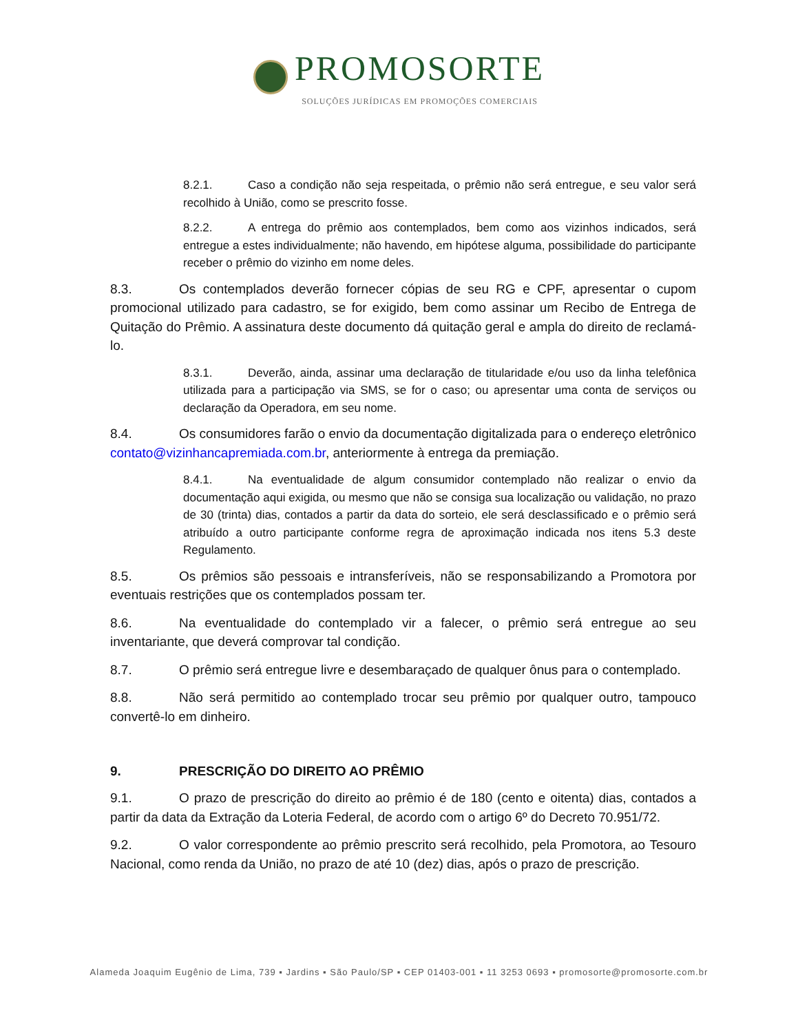PROMOSORTE
SOLUÇÕES JURÍDICAS EM PROMOÇÕES COMERCIAIS
8.2.1. Caso a condição não seja respeitada, o prêmio não será entregue, e seu valor será recolhido à União, como se prescrito fosse.
8.2.2. A entrega do prêmio aos contemplados, bem como aos vizinhos indicados, será entregue a estes individualmente; não havendo, em hipótese alguma, possibilidade do participante receber o prêmio do vizinho em nome deles.
8.3. Os contemplados deverão fornecer cópias de seu RG e CPF, apresentar o cupom promocional utilizado para cadastro, se for exigido, bem como assinar um Recibo de Entrega de Quitação do Prêmio. A assinatura deste documento dá quitação geral e ampla do direito de reclamá-lo.
8.3.1. Deverão, ainda, assinar uma declaração de titularidade e/ou uso da linha telefônica utilizada para a participação via SMS, se for o caso; ou apresentar uma conta de serviços ou declaração da Operadora, em seu nome.
8.4. Os consumidores farão o envio da documentação digitalizada para o endereço eletrônico contato@vizinhancapremiada.com.br, anteriormente à entrega da premiação.
8.4.1. Na eventualidade de algum consumidor contemplado não realizar o envio da documentação aqui exigida, ou mesmo que não se consiga sua localização ou validação, no prazo de 30 (trinta) dias, contados a partir da data do sorteio, ele será desclassificado e o prêmio será atribuído a outro participante conforme regra de aproximação indicada nos itens 5.3 deste Regulamento.
8.5. Os prêmios são pessoais e intransferíveis, não se responsabilizando a Promotora por eventuais restrições que os contemplados possam ter.
8.6. Na eventualidade do contemplado vir a falecer, o prêmio será entregue ao seu inventariante, que deverá comprovar tal condição.
8.7. O prêmio será entregue livre e desembaraçado de qualquer ônus para o contemplado.
8.8. Não será permitido ao contemplado trocar seu prêmio por qualquer outro, tampouco convertê-lo em dinheiro.
9. PRESCRIÇÃO DO DIREITO AO PRÊMIO
9.1. O prazo de prescrição do direito ao prêmio é de 180 (cento e oitenta) dias, contados a partir da data da Extração da Loteria Federal, de acordo com o artigo 6º do Decreto 70.951/72.
9.2. O valor correspondente ao prêmio prescrito será recolhido, pela Promotora, ao Tesouro Nacional, como renda da União, no prazo de até 10 (dez) dias, após o prazo de prescrição.
Alameda Joaquim Eugênio de Lima, 739 ▪ Jardins ▪ São Paulo/SP ▪ CEP 01403-001 ▪ 11 3253 0693 ▪ promosorte@promosorte.com.br